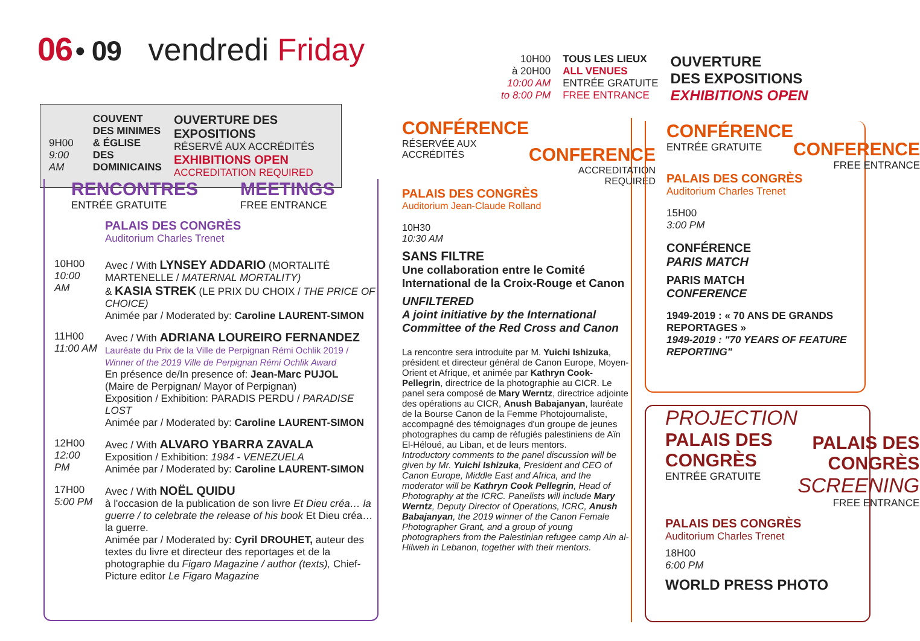06 • 09 vendredi Friday
10H00
à 20H00
10:00 AM
to 8:00 PM
TOUS LES LIEUX
ALL VENUES
ENTRÉE GRATUITE
FREE ENTRANCE
OUVERTURE
DES EXPOSITIONS
EXHIBITIONS OPEN
9H00
9:00 AM
COUVENT
DES MINIMES
& ÉGLISE DES
DOMINICAINS
OUVERTURE DES EXPOSITIONS
RÉSERVÉ AUX ACCRÉDITÉS
EXHIBITIONS OPEN
ACCREDITATION REQUIRED
RENCONTRES
ENTRÉE GRATUITE
MEETINGS
FREE ENTRANCE
PALAIS DES CONGRÈS
Auditorium Charles Trenet
10H00
10:00 AM
Avec / With LYNSEY ADDARIO (MORTALITÉ MARTENELLE / MATERNAL MORTALITY)
& KASIA STREK (LE PRIX DU CHOIX / THE PRICE OF CHOICE)
Animée par / Moderated by: Caroline LAURENT-SIMON
11H00
11:00 AM
Avec / With ADRIANA LOUREIRO FERNANDEZ
Lauréate du Prix de la Ville de Perpignan Rémi Ochlik 2019 / Winner of the 2019 Ville de Perpignan Rémi Ochlik Award
En présence de/In presence of: Jean-Marc PUJOL
(Maire de Perpignan/ Mayor of Perpignan)
Exposition / Exhibition: PARADIS PERDU / PARADISE LOST
Animée par / Moderated by: Caroline LAURENT-SIMON
12H00
12:00 PM
Avec / With ALVARO YBARRA ZAVALA
Exposition / Exhibition: 1984 - VENEZUELA
Animée par / Moderated by: Caroline LAURENT-SIMON
17H00
5:00 PM
Avec / With NOËL QUIDU
à l'occasion de la publication de son livre Et Dieu créa… la guerre / to celebrate the release of his book Et Dieu créa… la guerre.
Animée par / Moderated by: Cyril DROUHET, auteur des textes du livre et directeur des reportages et de la photographie du Figaro Magazine / author (texts), Chief-Picture editor Le Figaro Magazine
CONFÉRENCE
RÉSERVÉE AUX ACCRÉDITÉS
CONFERENCE
ACCREDITATION REQUIRED
PALAIS DES CONGRÈS
Auditorium Jean-Claude Rolland
10H30
10:30 AM
SANS FILTRE
Une collaboration entre le Comité International de la Croix-Rouge et Canon
UNFILTERED
A joint initiative by the International Committee of the Red Cross and Canon
La rencontre sera introduite par M. Yuichi Ishizuka, président et directeur général de Canon Europe, Moyen-Orient et Afrique, et animée par Kathryn Cook-Pellegrin, directrice de la photographie au CICR. Le panel sera composé de Mary Werntz, directrice adjointe des opérations au CICR, Anush Babajanyan, lauréate de la Bourse Canon de la Femme Photojournaliste, accompagné des témoignages d'un groupe de jeunes photographes du camp de réfugiés palestiniens de Aïn El-Héloué, au Liban, et de leurs mentors.
Introductory comments to the panel discussion will be given by Mr. Yuichi Ishizuka, President and CEO of Canon Europe, Middle East and Africa, and the moderator will be Kathryn Cook Pellegrin, Head of Photography at the ICRC. Panelists will include Mary Werntz, Deputy Director of Operations, ICRC, Anush Babajanyan, the 2019 winner of the Canon Female Photographer Grant, and a group of young photographers from the Palestinian refugee camp Ain al-Hilweh in Lebanon, together with their mentors.
CONFÉRENCE
ENTRÉE GRATUITE
CONFERENCE
FREE ENTRANCE
PALAIS DES CONGRÈS
Auditorium Charles Trenet
15H00
3:00 PM
CONFÉRENCE
PARIS MATCH
PARIS MATCH
CONFERENCE
1949-2019 : « 70 ANS DE GRANDS REPORTAGES »
1949-2019 : "70 YEARS OF FEATURE REPORTING"
PROJECTION
PALAIS DES CONGRÈS
ENTRÉE GRATUITE
PALAIS DES CONGRÈS
SCREENING
FREE ENTRANCE
PALAIS DES CONGRÈS
Auditorium Charles Trenet
18H00
6:00 PM
WORLD PRESS PHOTO